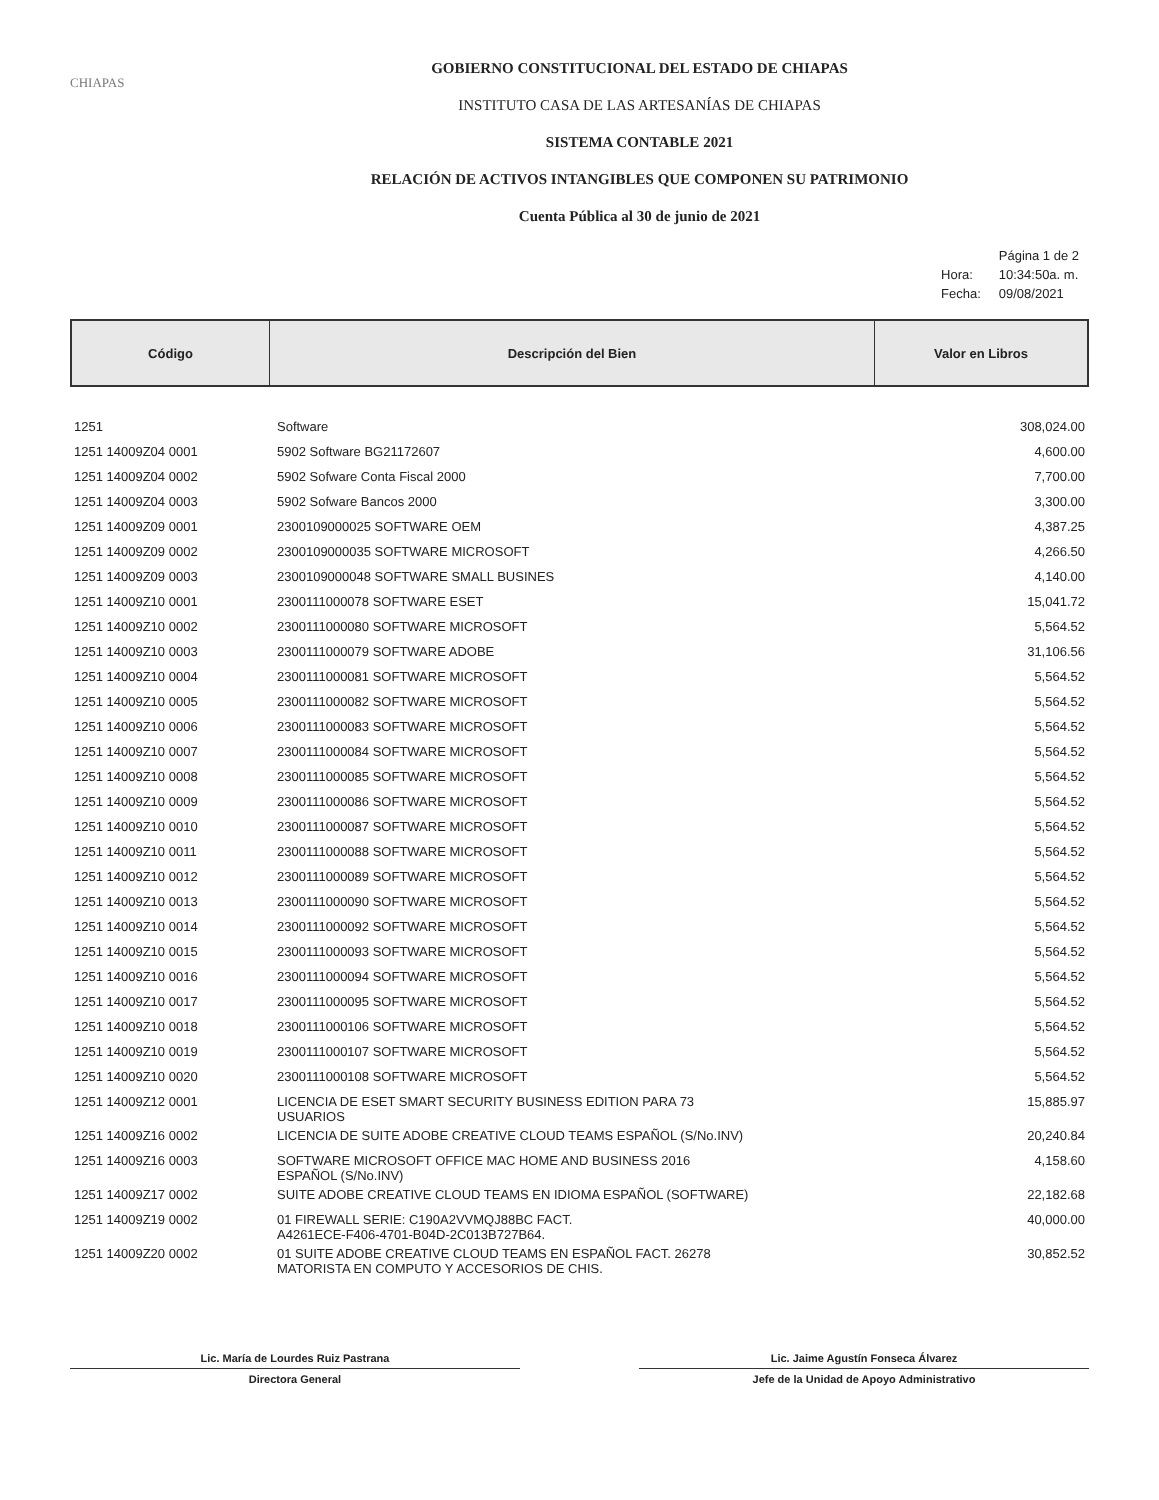CHIAPAS
GOBIERNO CONSTITUCIONAL DEL ESTADO DE CHIAPAS
INSTITUTO CASA DE LAS ARTESANÍAS DE CHIAPAS
SISTEMA CONTABLE 2021
RELACIÓN DE ACTIVOS INTANGIBLES QUE COMPONEN SU PATRIMONIO
Cuenta Pública al 30 de junio de 2021
| | Página 1 de 2 |
| Hora: | 10:34:50a. m. |
| Fecha: | 09/08/2021 |
| Código | Descripción del Bien | Valor en Libros |
| --- | --- | --- |
| 1251 | Software | 308,024.00 |
| 1251 14009Z04 0001 | 5902 Software BG21172607 | 4,600.00 |
| 1251 14009Z04 0002 | 5902 Sofware Conta Fiscal 2000 | 7,700.00 |
| 1251 14009Z04 0003 | 5902 Sofware Bancos 2000 | 3,300.00 |
| 1251 14009Z09 0001 | 2300109000025 SOFTWARE OEM | 4,387.25 |
| 1251 14009Z09 0002 | 2300109000035 SOFTWARE MICROSOFT | 4,266.50 |
| 1251 14009Z09 0003 | 2300109000048 SOFTWARE SMALL BUSINES | 4,140.00 |
| 1251 14009Z10 0001 | 2300111000078 SOFTWARE ESET | 15,041.72 |
| 1251 14009Z10 0002 | 2300111000080 SOFTWARE MICROSOFT | 5,564.52 |
| 1251 14009Z10 0003 | 2300111000079 SOFTWARE ADOBE | 31,106.56 |
| 1251 14009Z10 0004 | 2300111000081 SOFTWARE MICROSOFT | 5,564.52 |
| 1251 14009Z10 0005 | 2300111000082 SOFTWARE MICROSOFT | 5,564.52 |
| 1251 14009Z10 0006 | 2300111000083 SOFTWARE MICROSOFT | 5,564.52 |
| 1251 14009Z10 0007 | 2300111000084 SOFTWARE MICROSOFT | 5,564.52 |
| 1251 14009Z10 0008 | 2300111000085 SOFTWARE MICROSOFT | 5,564.52 |
| 1251 14009Z10 0009 | 2300111000086 SOFTWARE MICROSOFT | 5,564.52 |
| 1251 14009Z10 0010 | 2300111000087 SOFTWARE MICROSOFT | 5,564.52 |
| 1251 14009Z10 0011 | 2300111000088 SOFTWARE MICROSOFT | 5,564.52 |
| 1251 14009Z10 0012 | 2300111000089 SOFTWARE MICROSOFT | 5,564.52 |
| 1251 14009Z10 0013 | 2300111000090 SOFTWARE MICROSOFT | 5,564.52 |
| 1251 14009Z10 0014 | 2300111000092 SOFTWARE MICROSOFT | 5,564.52 |
| 1251 14009Z10 0015 | 2300111000093 SOFTWARE MICROSOFT | 5,564.52 |
| 1251 14009Z10 0016 | 2300111000094 SOFTWARE MICROSOFT | 5,564.52 |
| 1251 14009Z10 0017 | 2300111000095 SOFTWARE MICROSOFT | 5,564.52 |
| 1251 14009Z10 0018 | 2300111000106 SOFTWARE MICROSOFT | 5,564.52 |
| 1251 14009Z10 0019 | 2300111000107 SOFTWARE MICROSOFT | 5,564.52 |
| 1251 14009Z10 0020 | 2300111000108 SOFTWARE MICROSOFT | 5,564.52 |
| 1251 14009Z12 0001 | LICENCIA DE ESET SMART SECURITY BUSINESS EDITION PARA 73 USUARIOS | 15,885.97 |
| 1251 14009Z16 0002 | LICENCIA DE SUITE ADOBE CREATIVE CLOUD TEAMS ESPAÑOL (S/No.INV) | 20,240.84 |
| 1251 14009Z16 0003 | SOFTWARE MICROSOFT OFFICE MAC HOME AND BUSINESS 2016 ESPAÑOL (S/No.INV) | 4,158.60 |
| 1251 14009Z17 0002 | SUITE ADOBE CREATIVE CLOUD TEAMS EN IDIOMA ESPAÑOL (SOFTWARE) | 22,182.68 |
| 1251 14009Z19 0002 | 01 FIREWALL SERIE: C190A2VVMQJ88BC FACT. A4261ECE-F406-4701-B04D-2C013B727B64. | 40,000.00 |
| 1251 14009Z20 0002 | 01 SUITE ADOBE CREATIVE CLOUD TEAMS EN ESPAÑOL FACT. 26278 MATORISTA EN COMPUTO Y ACCESORIOS DE CHIS. | 30,852.52 |
Lic. María de Lourdes Ruiz Pastrana Lic. Jaime Agustín Fonseca Álvarez
Directora General Jefe de la Unidad de Apoyo Administrativo